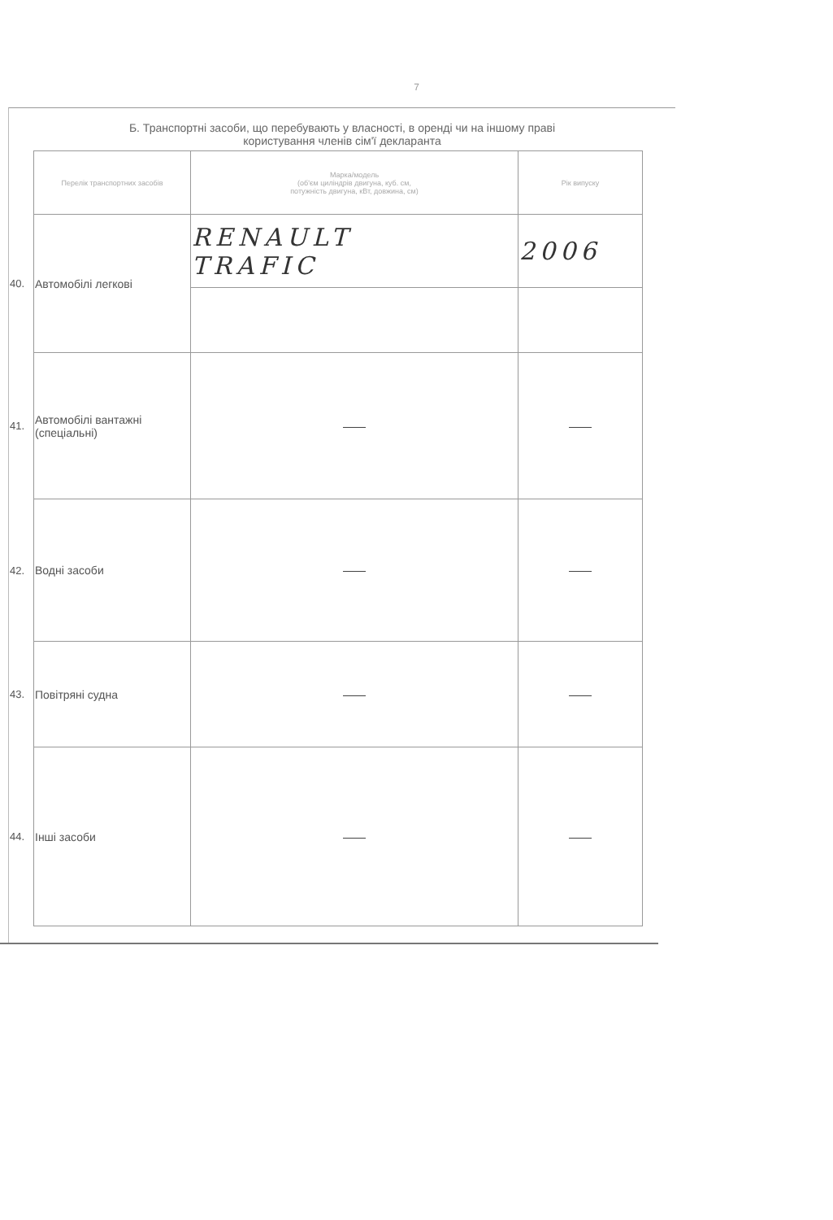7
Б. Транспортні засоби, що перебувають у власності, в оренді чи на іншому праві
користування членів сім'ї декларанта
| | Перелік транспортних засобів | Марка/модель (об'єм циліндрів двигуна, куб. см, потужність двигуна, кВт, довжина, см) | Рік випуску |
| 40. | Автомобілі легкові | RENAULT TRAFIC | 2006 |
| 41. | Автомобілі вантажні (спеціальні) | —— | —— |
| 42. | Водні засоби | —— | —— |
| 43. | Повітряні судна | —— | —— |
| 44. | Інші засоби | —— | —— |